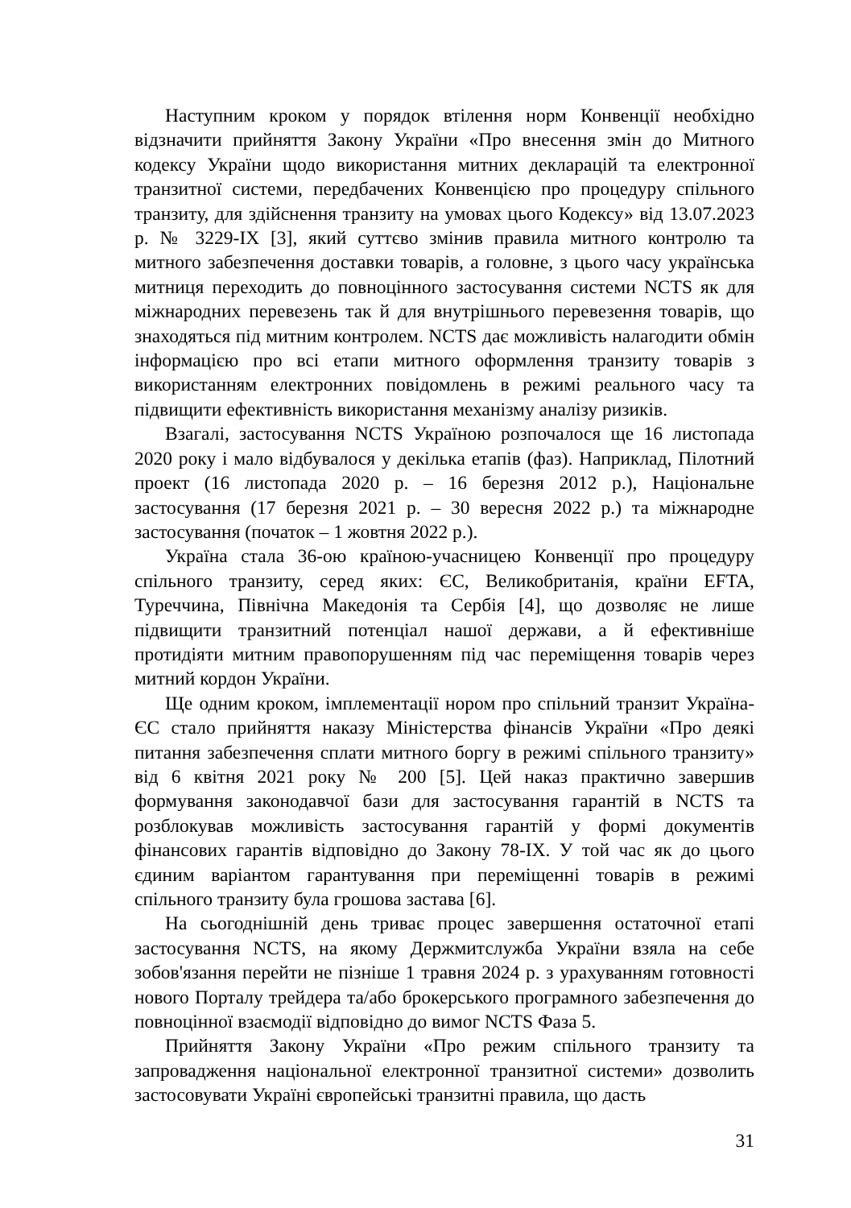Наступним кроком у порядок втілення норм Конвенції необхідно відзначити прийняття Закону України «Про внесення змін до Митного кодексу України щодо використання митних декларацій та електронної транзитної системи, передбачених Конвенцією про процедуру спільного транзиту, для здійснення транзиту на умовах цього Кодексу» від 13.07.2023 р. № 3229-IX [3], який суттєво змінив правила митного контролю та митного забезпечення доставки товарів, а головне, з цього часу українська митниця переходить до повноцінного застосування системи NCTS як для міжнародних перевезень так й для внутрішнього перевезення товарів, що знаходяться під митним контролем. NCTS дає можливість налагодити обмін інформацією про всі етапи митного оформлення транзиту товарів з використанням електронних повідомлень в режимі реального часу та підвищити ефективність використання механізму аналізу ризиків.
Взагалі, застосування NCTS Україною розпочалося ще 16 листопада 2020 року і мало відбувалося у декілька етапів (фаз). Наприклад, Пілотний проект (16 листопада 2020 р. – 16 березня 2012 р.), Національне застосування (17 березня 2021 р. – 30 вересня 2022 р.) та міжнародне застосування (початок – 1 жовтня 2022 р.).
Україна стала 36-ою країною-учасницею Конвенції про процедуру спільного транзиту, серед яких: ЄС, Великобританія, країни EFTA, Туреччина, Північна Македонія та Сербія [4], що дозволяє не лише підвищити транзитний потенціал нашої держави, а й ефективніше протидіяти митним правопорушенням під час переміщення товарів через митний кордон України.
Ще одним кроком, імплементації нором про спільний транзит Україна-ЄС стало прийняття наказу Міністерства фінансів України «Про деякі питання забезпечення сплати митного боргу в режимі спільного транзиту» від 6 квітня 2021 року № 200 [5]. Цей наказ практично завершив формування законодавчої бази для застосування гарантій в NCTS та розблокував можливість застосування гарантій у формі документів фінансових гарантів відповідно до Закону 78-IX. У той час як до цього єдиним варіантом гарантування при переміщенні товарів в режимі спільного транзиту була грошова застава [6].
На сьогоднішній день триває процес завершення остаточної етапі застосування NCTS, на якому Держмитслужба України взяла на себе зобов'язання перейти не пізніше 1 травня 2024 р. з урахуванням готовності нового Порталу трейдера та/або брокерського програмного забезпечення до повноцінної взаємодії відповідно до вимог NCTS Фаза 5.
Прийняття Закону України «Про режим спільного транзиту та запровадження національної електронної транзитної системи» дозволить застосовувати Україні європейські транзитні правила, що дасть
31